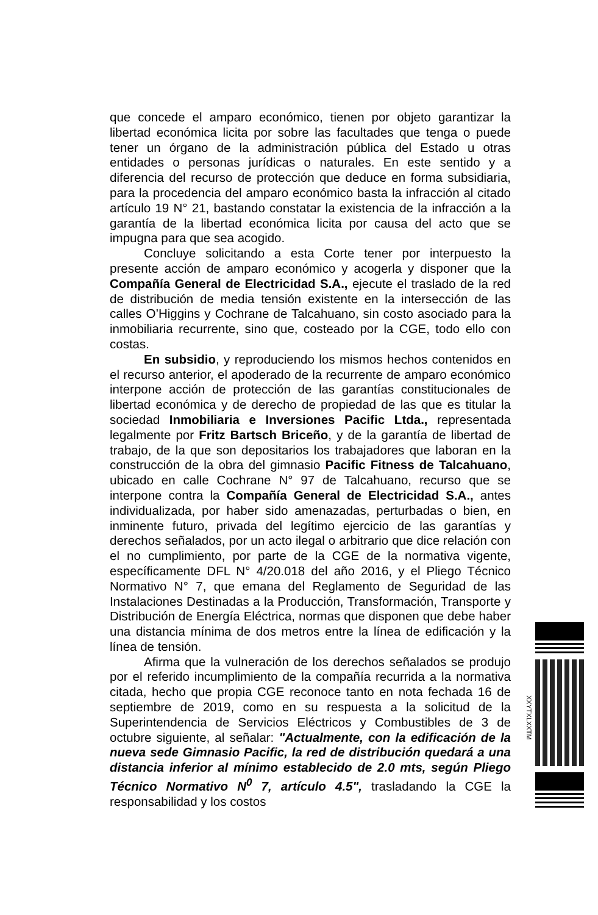que concede el amparo económico, tienen por objeto garantizar la libertad económica licita por sobre las facultades que tenga o puede tener un órgano de la administración pública del Estado u otras entidades o personas jurídicas o naturales. En este sentido y a diferencia del recurso de protección que deduce en forma subsidiaria, para la procedencia del amparo económico basta la infracción al citado artículo 19 N° 21, bastando constatar la existencia de la infracción a la garantía de la libertad económica licita por causa del acto que se impugna para que sea acogido.
Concluye solicitando a esta Corte tener por interpuesto la presente acción de amparo económico y acogerla y disponer que la Compañía General de Electricidad S.A., ejecute el traslado de la red de distribución de media tensión existente en la intersección de las calles O’Higgins y Cochrane de Talcahuano, sin costo asociado para la inmobiliaria recurrente, sino que, costeado por la CGE, todo ello con costas.
En subsidio, y reproduciendo los mismos hechos contenidos en el recurso anterior, el apoderado de la recurrente de amparo económico interpone acción de protección de las garantías constitucionales de libertad económica y de derecho de propiedad de las que es titular la sociedad Inmobiliaria e Inversiones Pacific Ltda., representada legalmente por Fritz Bartsch Briceño, y de la garantía de libertad de trabajo, de la que son depositarios los trabajadores que laboran en la construcción de la obra del gimnasio Pacific Fitness de Talcahuano, ubicado en calle Cochrane N° 97 de Talcahuano, recurso que se interpone contra la Compañía General de Electricidad S.A., antes individualizada, por haber sido amenazadas, perturbadas o bien, en inminente futuro, privada del legítimo ejercicio de las garantías y derechos señalados, por un acto ilegal o arbitrario que dice relación con el no cumplimiento, por parte de la CGE de la normativa vigente, específicamente DFL N° 4/20.018 del año 2016, y el Pliego Técnico Normativo N° 7, que emana del Reglamento de Seguridad de las Instalaciones Destinadas a la Producción, Transformación, Transporte y Distribución de Energía Eléctrica, normas que disponen que debe haber una distancia mínima de dos metros entre la línea de edificación y la línea de tensión.
Afirma que la vulneración de los derechos señalados se produjo por el referido incumplimiento de la compañía recurrida a la normativa citada, hecho que propia CGE reconoce tanto en nota fechada 16 de septiembre de 2019, como en su respuesta a la solicitud de la Superintendencia de Servicios Eléctricos y Combustibles de 3 de octubre siguiente, al señalar: "Actualmente, con la edificación de la nueva sede Gimnasio Pacific, la red de distribución quedará a una distancia inferior al mínimo establecido de 2.0 mts, según Pliego Técnico Normativo N<sup>0</sup> 7, artículo 4.5", trasladando la CGE la responsabilidad y los costos
XXYTXLXXTM